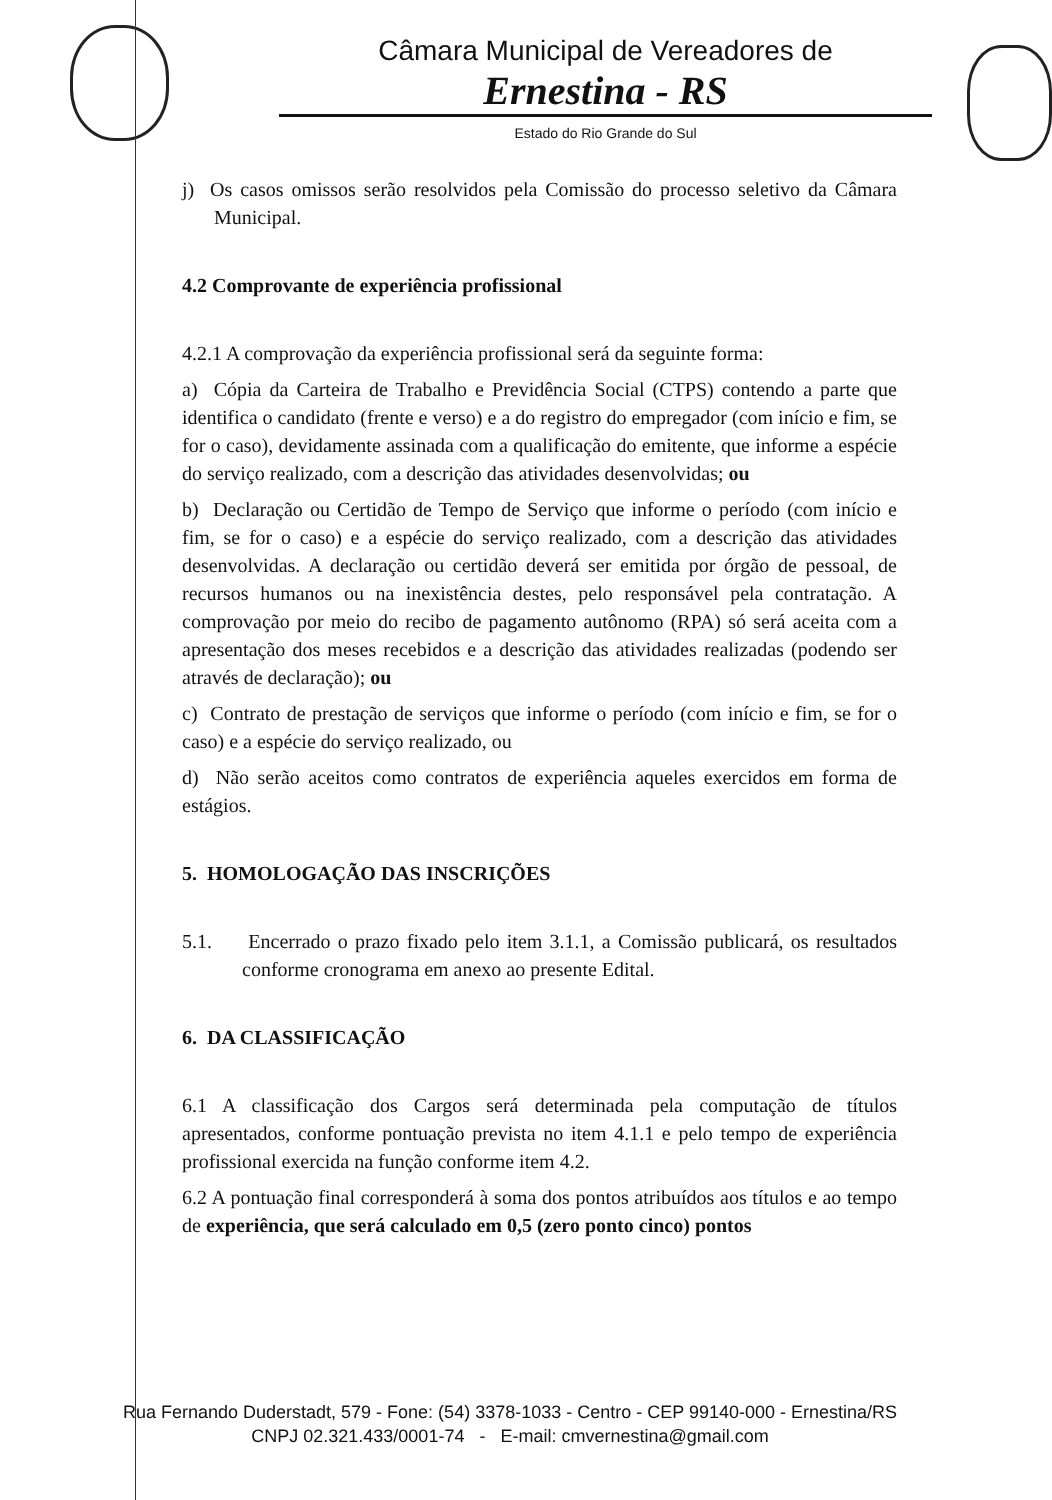Câmara Municipal de Vereadores de
Ernestina - RS
Estado do Rio Grande do Sul
j) Os casos omissos serão resolvidos pela Comissão do processo seletivo da Câmara Municipal.
4.2 Comprovante de experiência profissional
4.2.1 A comprovação da experiência profissional será da seguinte forma:
a) Cópia da Carteira de Trabalho e Previdência Social (CTPS) contendo a parte que identifica o candidato (frente e verso) e a do registro do empregador (com início e fim, se for o caso), devidamente assinada com a qualificação do emitente, que informe a espécie do serviço realizado, com a descrição das atividades desenvolvidas; ou
b) Declaração ou Certidão de Tempo de Serviço que informe o período (com início e fim, se for o caso) e a espécie do serviço realizado, com a descrição das atividades desenvolvidas. A declaração ou certidão deverá ser emitida por órgão de pessoal, de recursos humanos ou na inexistência destes, pelo responsável pela contratação. A comprovação por meio do recibo de pagamento autônomo (RPA) só será aceita com a apresentação dos meses recebidos e a descrição das atividades realizadas (podendo ser através de declaração); ou
c) Contrato de prestação de serviços que informe o período (com início e fim, se for o caso) e a espécie do serviço realizado, ou
d) Não serão aceitos como contratos de experiência aqueles exercidos em forma de estágios.
5. HOMOLOGAÇÃO DAS INSCRIÇÕES
5.1. Encerrado o prazo fixado pelo item 3.1.1, a Comissão publicará, os resultados conforme cronograma em anexo ao presente Edital.
6. DA CLASSIFICAÇÃO
6.1 A classificação dos Cargos será determinada pela computação de títulos apresentados, conforme pontuação prevista no item 4.1.1 e pelo tempo de experiência profissional exercida na função conforme item 4.2.
6.2 A pontuação final corresponderá à soma dos pontos atribuídos aos títulos e ao tempo de experiência, que será calculado em 0,5 (zero ponto cinco) pontos
Rua Fernando Duderstadt, 579 - Fone: (54) 3378-1033 - Centro - CEP 99140-000 - Ernestina/RS
CNPJ 02.321.433/0001-74 - E-mail: cmvernestina@gmail.com